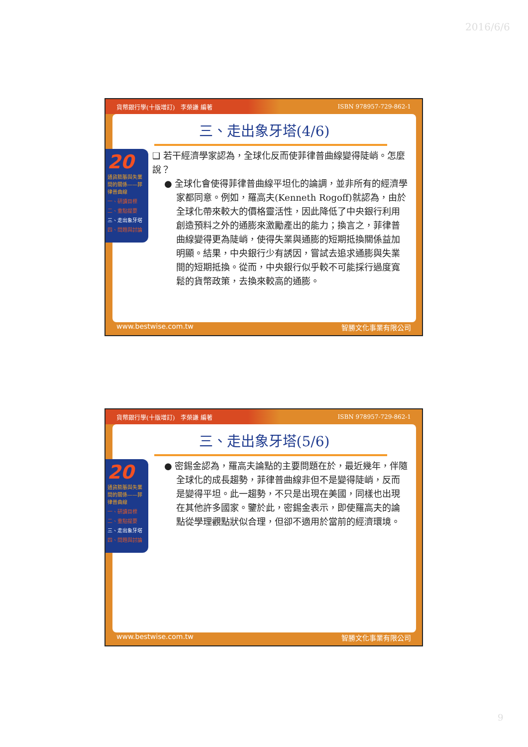2016/6/6
貨幣銀行學(十版增訂)　李榮謙 編著 ISBN 978957-729-862-1
三、走出象牙塔(4/6)
❑ 若干經濟學家認為，全球化反而使菲律普曲線變得陡峭。怎麼說？
● 全球化會使得菲律普曲線平坦化的論調，並非所有的經濟學家都同意。例如，羅高夫(Kenneth Rogoff)就認為，由於全球化帶來較大的價格靈活性，因此降低了中央銀行利用創造預料之外的通膨來激勵產出的能力；換言之，菲律普曲線變得更為陡峭，使得失業與通膨的短期抵換關係益加明顯。結果，中央銀行少有誘因，嘗試去追求通膨與失業間的短期抵換。從而，中央銀行似乎較不可能採行過度寬鬆的貨幣政策，去換來較高的通膨。
20
通貨膨脹與失業間的關係——菲律普曲線
一、研讀目標
二、重點提要
三、走出象牙塔
四、問題與討論
www.bestwise.com.tw 智勝文化事業有限公司
貨幣銀行學(十版增訂)　李榮謙 編著 ISBN 978957-729-862-1
三、走出象牙塔(5/6)
● 密錫金認為，羅高夫論點的主要問題在於，最近幾年，伴隨全球化的成長趨勢，菲律普曲線非但不是變得陡峭，反而是變得平坦。此一趨勢，不只是出現在美國，同樣也出現在其他許多國家。鑒於此，密錫金表示，即使羅高夫的論點從學理觀點狀似合理，但卻不適用於當前的經濟環境。
20
通貨膨脹與失業間的關係——菲律普曲線
一、研讀目標
二、重點提要
三、走出象牙塔
四、問題與討論
www.bestwise.com.tw 智勝文化事業有限公司
9